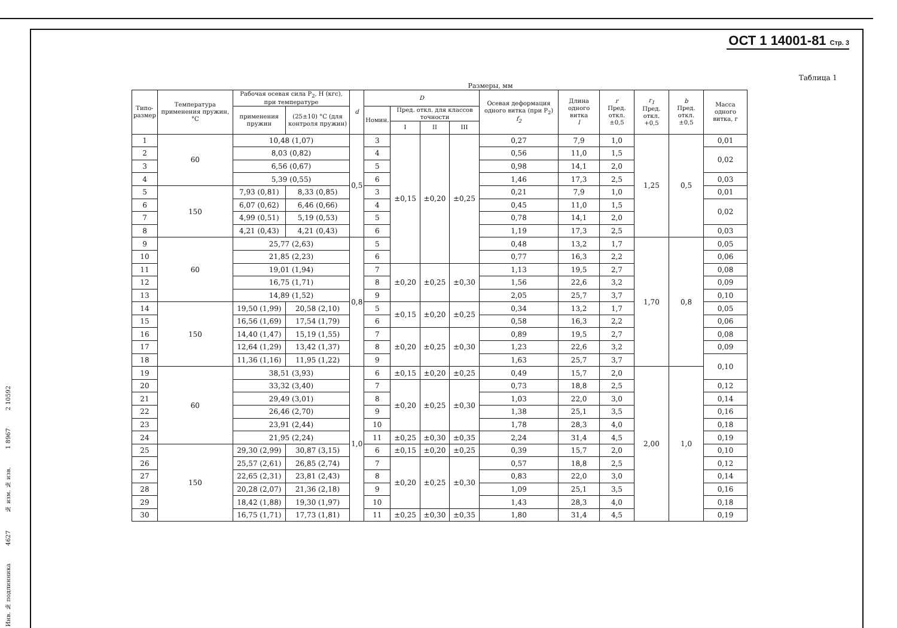2 10592
1 8967
№ изм. № изв.
4627
Инв. № подлинника
ОСТ 1 14001-81 Стр. 3
Таблица 1
Размеры, мм
| Типо- размер | Температура применения пружин, °С | Рабочая осевая сила P<sub>2</sub>, Н (кгс), при температуре | | d | D | | | | Осевая деформация одного витка (при P<sub>2</sub>) f<sub>2</sub> | Длина одного витка l | r Пред. откл. ±0,5 | r<sub>1</sub> Пред. откл. +0,5 | b Пред. откл. ±0,5 | Масса одного витка, г |
| --- | --- | --- | --- | --- | --- | --- | --- | --- | --- | --- | --- | --- | --- | --- |
| | | применения пружин | (25±10) °С (для контроля пружин) | | Номин. | Пред. откл. для классов точности | | | | | | | | |
| | | | | | | I | II | III | | | | | | |
| 1 | 60 | 10,48 (1,07) | | 0,5 | 3 | ±0,15 | ±0,20 | ±0,25 | 0,27 | 7,9 | 1,0 | 1,25 | 0,5 | 0,01 |
| 2 | | 8,03 (0,82) | | | 4 | | | | 0,56 | 11,0 | 1,5 | | | 0,02 |
| 3 | | 6,56 (0,67) | | | 5 | | | | 0,98 | 14,1 | 2,0 | | | |
| 4 | | 5,39 (0,55) | | | 6 | | | | 1,46 | 17,3 | 2,5 | | | 0,03 |
| 5 | 150 | 7,93 (0,81) | 8,33 (0,85) | | 3 | | | | 0,21 | 7,9 | 1,0 | | | 0,01 |
| 6 | | 6,07 (0,62) | 6,46 (0,66) | | 4 | | | | 0,45 | 11,0 | 1,5 | | | 0,02 |
| 7 | | 4,99 (0,51) | 5,19 (0,53) | | 5 | | | | 0,78 | 14,1 | 2,0 | | | |
| 8 | | 4,21 (0,43) | 4,21 (0,43) | | 6 | | | | 1,19 | 17,3 | 2,5 | | | 0,03 |
| 9 | 60 | 25,77 (2,63) | | 0,8 | 5 | | | | 0,48 | 13,2 | 1,7 | 1,70 | 0,8 | 0,05 |
| 10 | | 21,85 (2,23) | | | 6 | | | | 0,77 | 16,3 | 2,2 | | | 0,06 |
| 11 | | 19,01 (1,94) | | | 7 | ±0,20 | ±0,25 | ±0,30 | 1,13 | 19,5 | 2,7 | | | 0,08 |
| 12 | | 16,75 (1,71) | | | 8 | | | | 1,56 | 22,6 | 3,2 | | | 0,09 |
| 13 | | 14,89 (1,52) | | | 9 | | | | 2,05 | 25,7 | 3,7 | | | 0,10 |
| 14 | 150 | 19,50 (1,99) | 20,58 (2,10) | | 5 | ±0,15 | ±0,20 | ±0,25 | 0,34 | 13,2 | 1,7 | | | 0,05 |
| 15 | | 16,56 (1,69) | 17,54 (1,79) | | 6 | | | | 0,58 | 16,3 | 2,2 | | | 0,06 |
| 16 | | 14,40 (1,47) | 15,19 (1,55) | | 7 | ±0,20 | ±0,25 | ±0,30 | 0,89 | 19,5 | 2,7 | | | 0,08 |
| 17 | | 12,64 (1,29) | 13,42 (1,37) | | 8 | | | | 1,23 | 22,6 | 3,2 | | | 0,09 |
| 18 | | 11,36 (1,16) | 11,95 (1,22) | | 9 | | | | 1,63 | 25,7 | 3,7 | | | 0,10 |
| 19 | 60 | 38,51 (3,93) | | 1,0 | 6 | ±0,15 | ±0,20 | ±0,25 | 0,49 | 15,7 | 2,0 | 2,00 | 1,0 | |
| 20 | | 33,32 (3,40) | | | 7 | ±0,20 | ±0,25 | ±0,30 | 0,73 | 18,8 | 2,5 | | | 0,12 |
| 21 | | 29,49 (3,01) | | | 8 | | | | 1,03 | 22,0 | 3,0 | | | 0,14 |
| 22 | | 26,46 (2,70) | | | 9 | | | | 1,38 | 25,1 | 3,5 | | | 0,16 |
| 23 | | 23,91 (2,44) | | | 10 | | | | 1,78 | 28,3 | 4,0 | | | 0,18 |
| 24 | | 21,95 (2,24) | | | 11 | ±0,25 | ±0,30 | ±0,35 | 2,24 | 31,4 | 4,5 | | | 0,19 |
| 25 | 150 | 29,30 (2,99) | 30,87 (3,15) | | 6 | ±0,15 | ±0,20 | ±0,25 | 0,39 | 15,7 | 2,0 | | | 0,10 |
| 26 | | 25,57 (2,61) | 26,85 (2,74) | | 7 | ±0,20 | ±0,25 | ±0,30 | 0,57 | 18,8 | 2,5 | | | 0,12 |
| 27 | | 22,65 (2,31) | 23,81 (2,43) | | 8 | | | | 0,83 | 22,0 | 3,0 | | | 0,14 |
| 28 | | 20,28 (2,07) | 21,36 (2,18) | | 9 | | | | 1,09 | 25,1 | 3,5 | | | 0,16 |
| 29 | | 18,42 (1,88) | 19,30 (1,97) | | 10 | | | | 1,43 | 28,3 | 4,0 | | | 0,18 |
| 30 | | 16,75 (1,71) | 17,73 (1,81) | | 11 | ±0,25 | ±0,30 | ±0,35 | 1,80 | 31,4 | 4,5 | | | 0,19 |